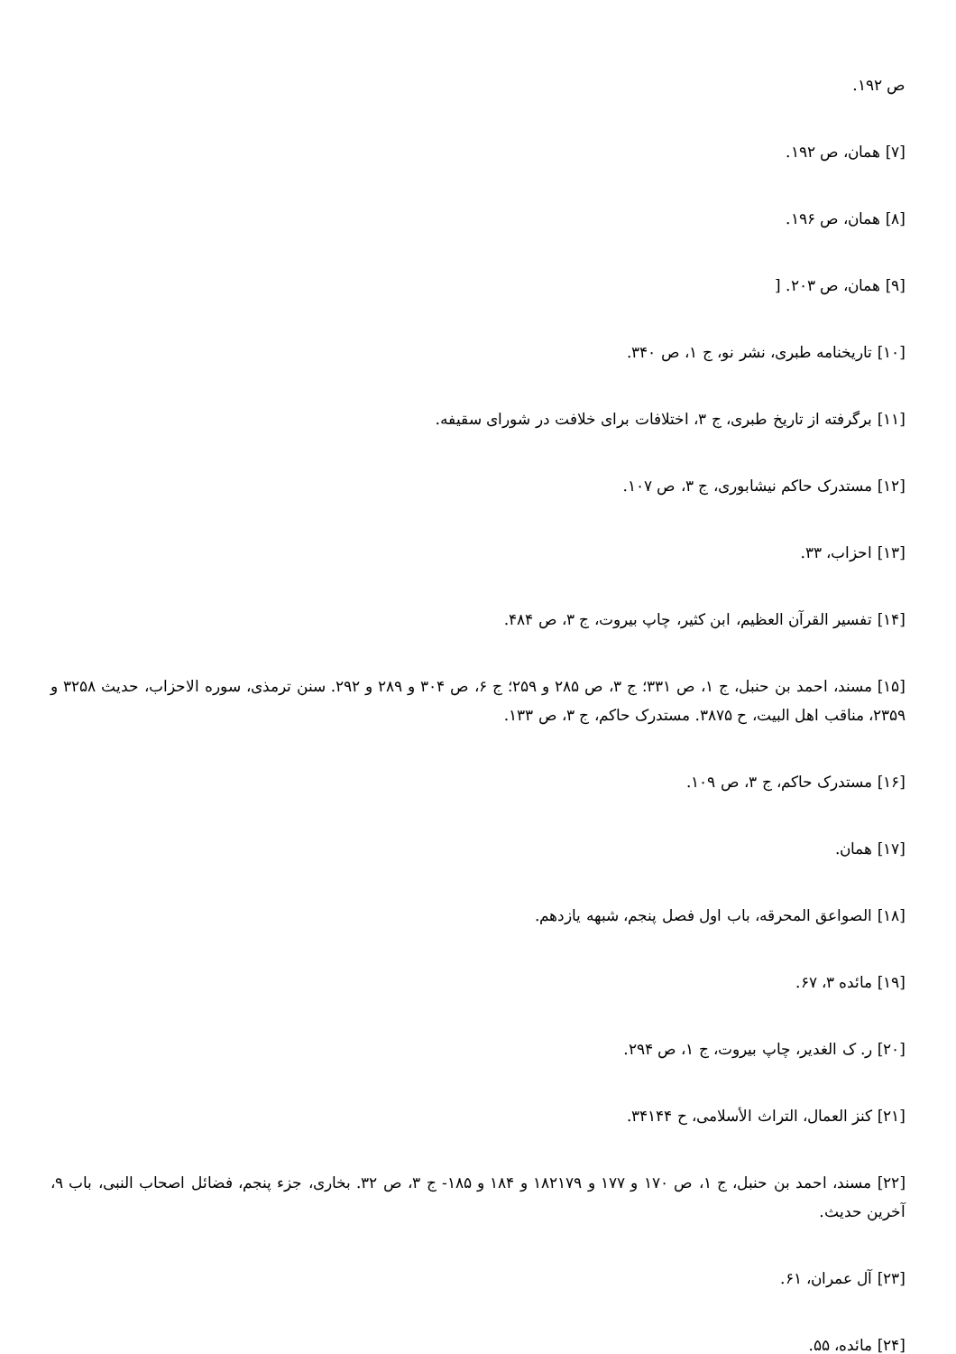ص ۱۹۲.
[۷] همان، ص ۱۹۲.
[۸] همان، ص ۱۹۶.
[۹] همان، ص ۲۰۳. [
[۱۰] تاریخنامه طبری، نشر نو، ج ۱، ص ۳۴۰.
[۱۱] برگرفته از تاریخ طبری، ج ۳، اختلافات برای خلافت در شورای سقیفه.
[۱۲] مستدرک حاکم نیشابوری، ج ۳، ص ۱۰۷.
[۱۳] احزاب، ۳۳.
[۱۴] تفسیر القرآن العظیم، ابن کثیر، چاپ بیروت، ج ۳، ص ۴۸۴.
[۱۵] مسند، احمد بن حنبل، ج ۱، ص ۳۳۱؛ ج ۳، ص ۲۸۵ و ۲۵۹؛ ج ۶، ص ۳۰۴ و ۲۸۹ و ۲۹۲. سنن ترمذی، سوره الاحزاب، حدیث ۳۲۵۸ و ۲۳۵۹، مناقب اهل البیت، ح ۳۸۷۵. مستدرک حاکم، ج ۳، ص ۱۳۳.
[۱۶] مستدرک حاکم، ج ۳، ص ۱۰۹.
[۱۷] همان.
[۱۸] الصواعق المحرقه، باب اول فصل پنجم، شبهه یازدهم.
[۱۹] مائده ۳، ۶۷.
[۲۰] ر. ک الغدیر، چاپ بیروت، ج ۱، ص ۲۹۴.
[۲۱] کنز العمال، التراث الأسلامی، ح ۳۴۱۴۴.
[۲۲] مسند، احمد بن حنبل، ج ۱، ص ۱۷۰ و ۱۷۷ و ۱۸۲۱۷۹ و ۱۸۴ و ۱۸۵- ج ۳، ص ۳۲. بخاری، جزء پنجم، فضائل اصحاب النبی، باب ۹، آخرین حدیث.
[۲۳] آل عمران، ۶۱.
[۲۴] مائده، ۵۵.